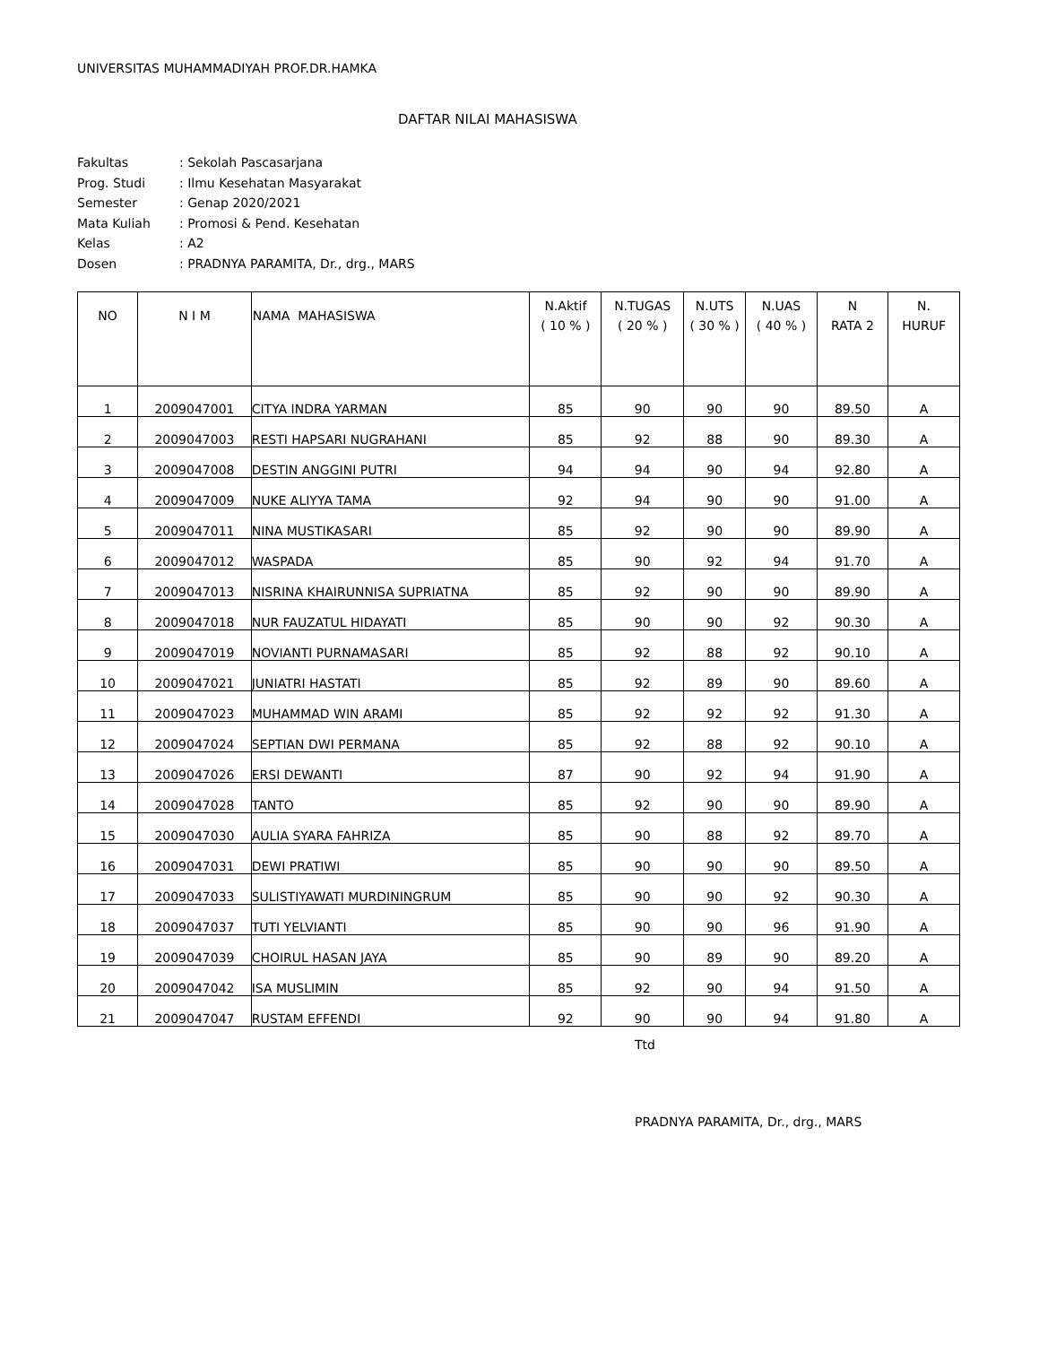UNIVERSITAS MUHAMMADIYAH PROF.DR.HAMKA
DAFTAR NILAI MAHASISWA
| Fakultas | : Sekolah Pascasarjana |
| Prog. Studi | : Ilmu Kesehatan Masyarakat |
| Semester | : Genap 2020/2021 |
| Mata Kuliah | : Promosi & Pend. Kesehatan |
| Kelas | : A2 |
| Dosen | : PRADNYA PARAMITA, Dr., drg., MARS |
| NO | N I M | NAMA MAHASISWA | N.Aktif ( 10 % ) | N.TUGAS ( 20 % ) | N.UTS ( 30 % ) | N.UAS ( 40 % ) | N RATA 2 | N. HURUF |
| --- | --- | --- | --- | --- | --- | --- | --- | --- |
| 1 | 2009047001 | CITYA INDRA YARMAN | 85 | 90 | 90 | 90 | 89.50 | A |
| 2 | 2009047003 | RESTI HAPSARI NUGRAHANI | 85 | 92 | 88 | 90 | 89.30 | A |
| 3 | 2009047008 | DESTIN ANGGINI PUTRI | 94 | 94 | 90 | 94 | 92.80 | A |
| 4 | 2009047009 | NUKE ALIYYA TAMA | 92 | 94 | 90 | 90 | 91.00 | A |
| 5 | 2009047011 | NINA MUSTIKASARI | 85 | 92 | 90 | 90 | 89.90 | A |
| 6 | 2009047012 | WASPADA | 85 | 90 | 92 | 94 | 91.70 | A |
| 7 | 2009047013 | NISRINA KHAIRUNNISA SUPRIATNA | 85 | 92 | 90 | 90 | 89.90 | A |
| 8 | 2009047018 | NUR FAUZATUL HIDAYATI | 85 | 90 | 90 | 92 | 90.30 | A |
| 9 | 2009047019 | NOVIANTI PURNAMASARI | 85 | 92 | 88 | 92 | 90.10 | A |
| 10 | 2009047021 | JUNIATRI HASTATI | 85 | 92 | 89 | 90 | 89.60 | A |
| 11 | 2009047023 | MUHAMMAD WIN ARAMI | 85 | 92 | 92 | 92 | 91.30 | A |
| 12 | 2009047024 | SEPTIAN DWI PERMANA | 85 | 92 | 88 | 92 | 90.10 | A |
| 13 | 2009047026 | ERSI DEWANTI | 87 | 90 | 92 | 94 | 91.90 | A |
| 14 | 2009047028 | TANTO | 85 | 92 | 90 | 90 | 89.90 | A |
| 15 | 2009047030 | AULIA SYARA FAHRIZA | 85 | 90 | 88 | 92 | 89.70 | A |
| 16 | 2009047031 | DEWI PRATIWI | 85 | 90 | 90 | 90 | 89.50 | A |
| 17 | 2009047033 | SULISTIYAWATI MURDININGRUM | 85 | 90 | 90 | 92 | 90.30 | A |
| 18 | 2009047037 | TUTI YELVIANTI | 85 | 90 | 90 | 96 | 91.90 | A |
| 19 | 2009047039 | CHOIRUL HASAN JAYA | 85 | 90 | 89 | 90 | 89.20 | A |
| 20 | 2009047042 | ISA MUSLIMIN | 85 | 92 | 90 | 94 | 91.50 | A |
| 21 | 2009047047 | RUSTAM EFFENDI | 92 | 90 | 90 | 94 | 91.80 | A |
Ttd
PRADNYA PARAMITA, Dr., drg., MARS